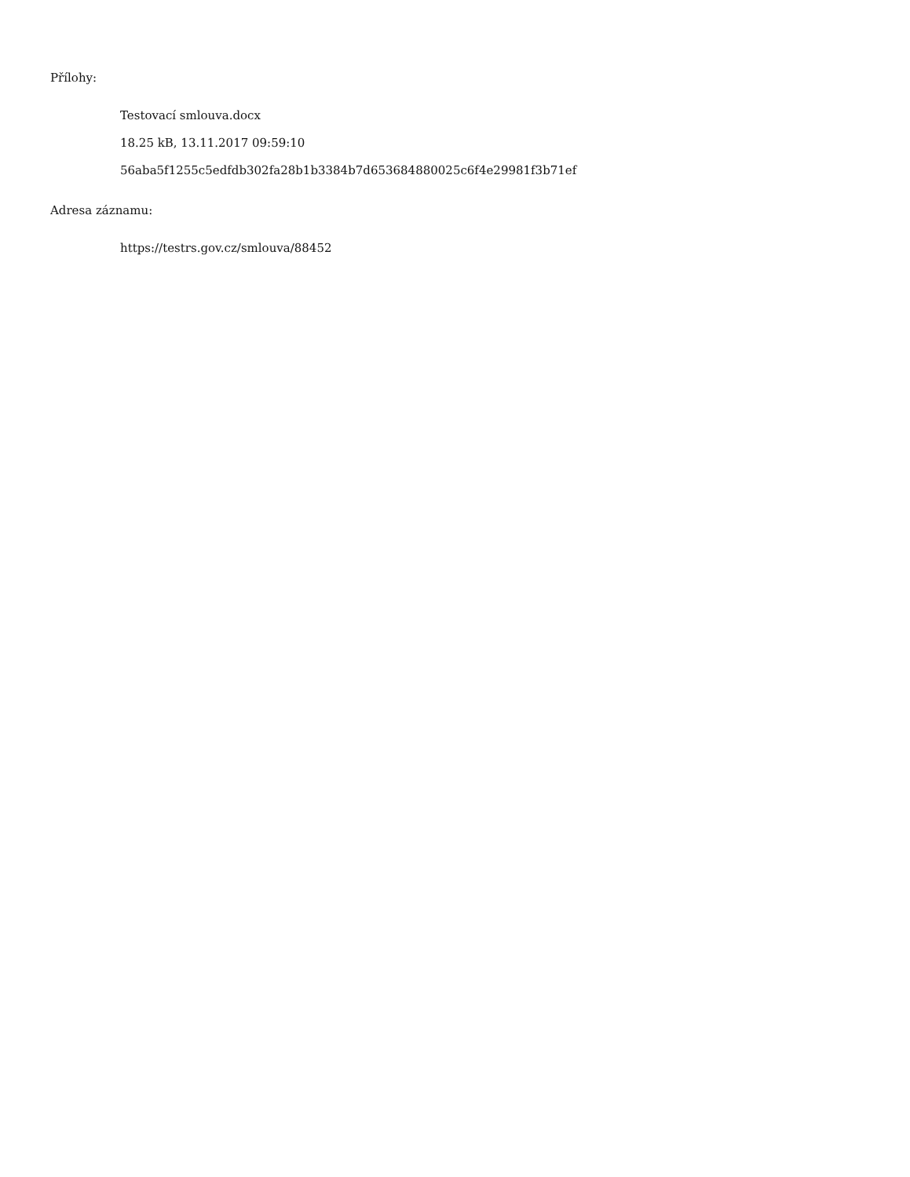Přílohy:
Testovací smlouva.docx
18.25 kB, 13.11.2017 09:59:10
56aba5f1255c5edfdb302fa28b1b3384b7d653684880025c6f4e29981f3b71ef
Adresa záznamu:
https://testrs.gov.cz/smlouva/88452